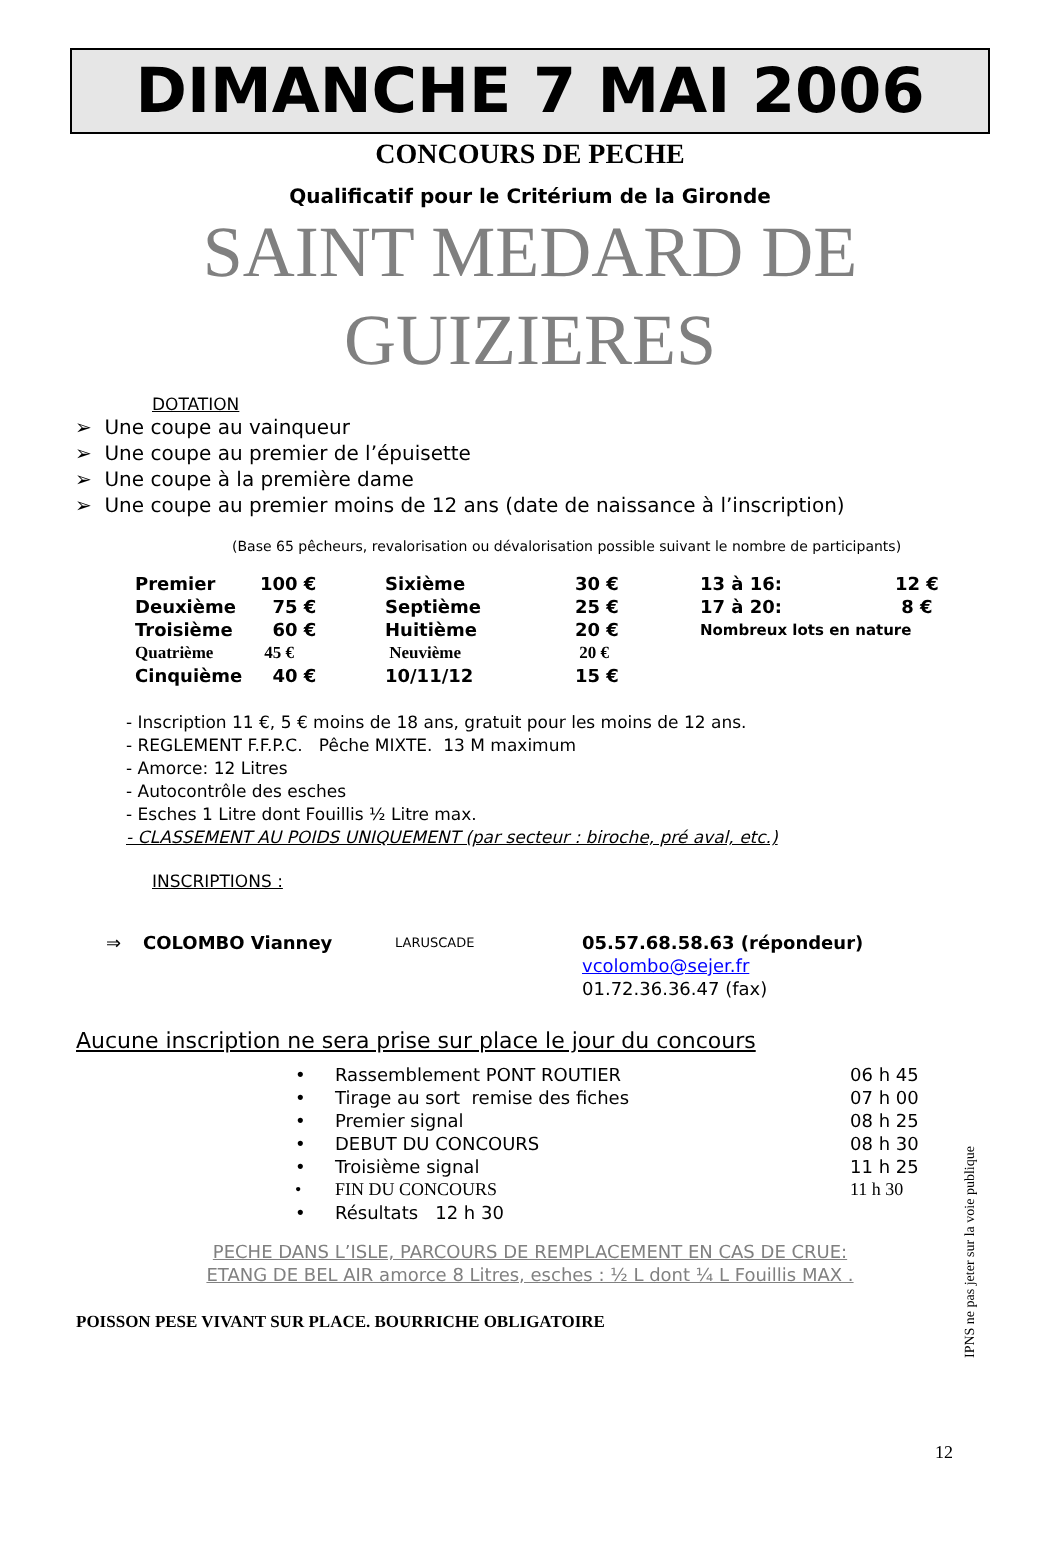DIMANCHE 7 MAI 2006
CONCOURS DE PECHE
Qualificatif pour le Critérium de la Gironde
SAINT MEDARD DE
GUIZIERES
DOTATION
➢ Une coupe au vainqueur
➢ Une coupe au premier de l’épuisette
➢ Une coupe à la première dame
➢ Une coupe au premier moins de 12 ans (date de naissance à l’inscription)
(Base 65 pêcheurs, revalorisation ou dévalorisation possible suivant le nombre de participants)
| Premier | 100 € | Sixième | 30 € | 13 à 16: | 12 € |
| Deuxième | 75 € | Septième | 25 € | 17 à 20: | 8 € |
| Troisième | 60 € | Huitième | 20 € | Nombreux lots en nature | |
| Quatrième | 45 € | Neuvième | 20 € | | |
| Cinquième | 40 € | 10/11/12 | 15 € | | |
- Inscription 11 €, 5 € moins de 18 ans, gratuit pour les moins de 12 ans.
- REGLEMENT F.F.P.C. Pêche MIXTE. 13 M maximum
- Amorce: 12 Litres
- Autocontrôle des esches
- Esches 1 Litre dont Fouillis ½ Litre max.
- CLASSEMENT AU POIDS UNIQUEMENT (par secteur : biroche, pré aval, etc.)
INSCRIPTIONS :
| ⇒ | COLOMBO Vianney | LARUSCADE | 05.57.68.58.63 (répondeur) |
| | | | vcolombo@sejer.fr |
| | | | 01.72.36.36.47 (fax) |
Aucune inscription ne sera prise sur place le jour du concours
| • | Rassemblement PONT ROUTIER | 06 h 45 |
| • | Tirage au sort remise des fiches | 07 h 00 |
| • | Premier signal | 08 h 25 |
| • | DEBUT DU CONCOURS | 08 h 30 |
| • | Troisième signal | 11 h 25 |
| • | FIN DU CONCOURS | 11 h 30 |
| • | Résultats 12 h 30 | |
PECHE DANS L’ISLE, PARCOURS DE REMPLACEMENT EN CAS DE CRUE:
ETANG DE BEL AIR amorce 8 Litres, esches : ½ L dont ¼ L Fouillis MAX .
POISSON PESE VIVANT SUR PLACE. BOURRICHE OBLIGATOIRE
12
IPNS ne pas jeter sur la voie publique